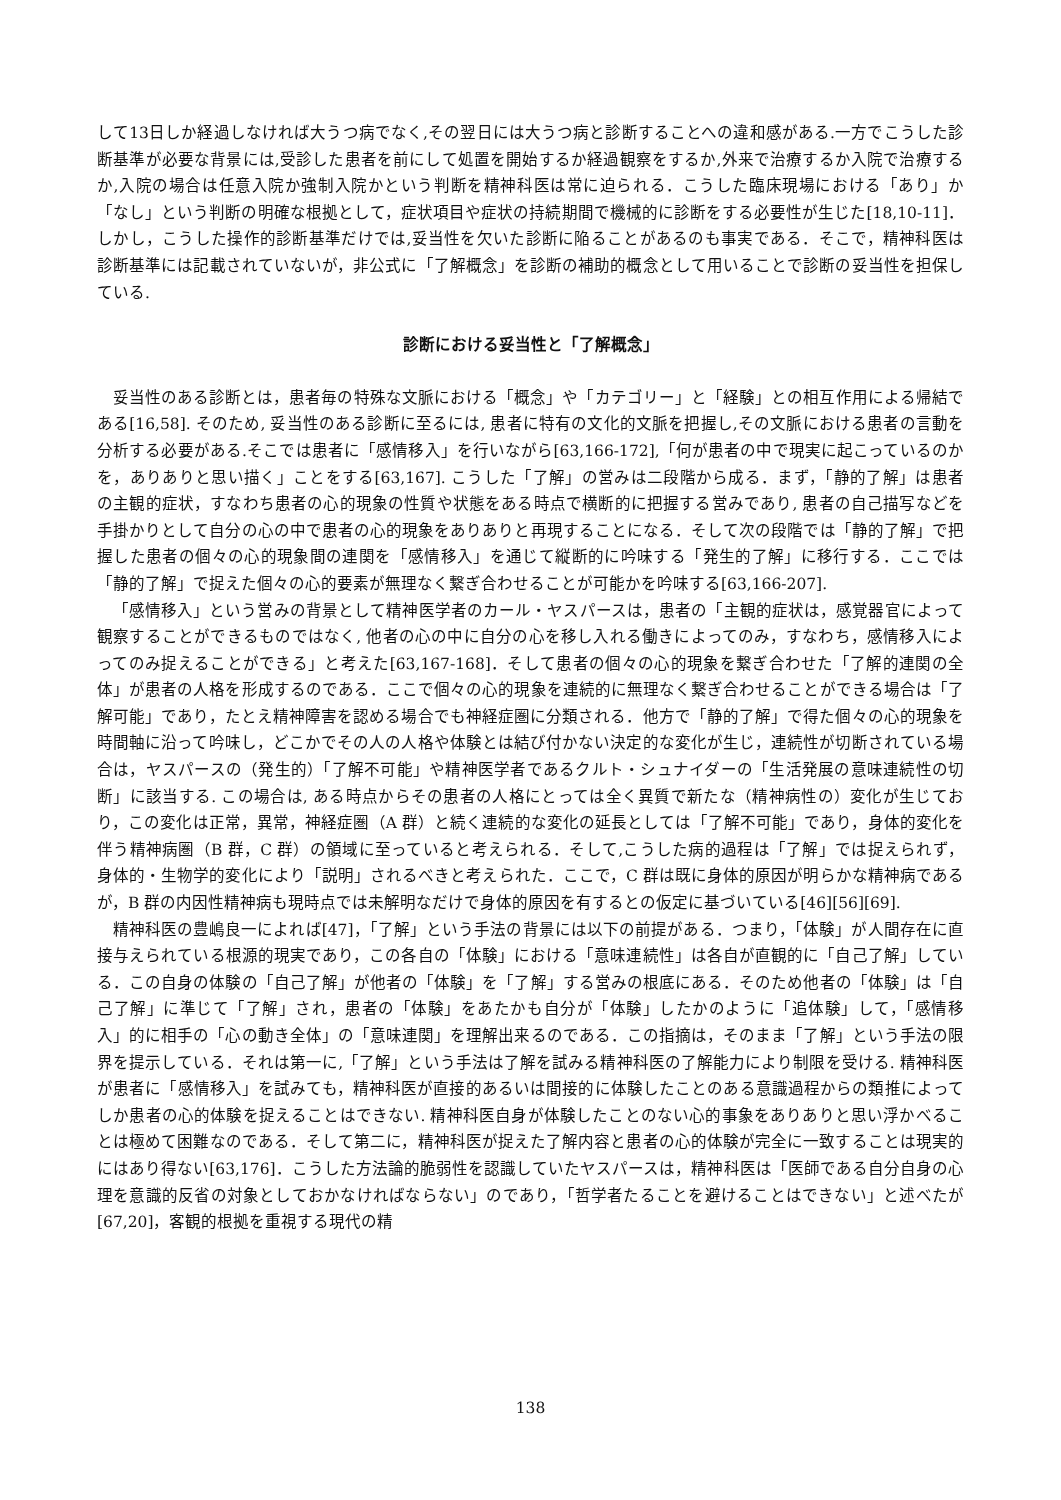して13日しか経過しなければ大うつ病でなく,その翌日には大うつ病と診断することへの違和感がある.一方でこうした診断基準が必要な背景には,受診した患者を前にして処置を開始するか経過観察をするか,外来で治療するか入院で治療するか,入院の場合は任意入院か強制入院かという判断を精神科医は常に迫られる．こうした臨床現場における「あり」か「なし」という判断の明確な根拠として，症状項目や症状の持続期間で機械的に診断をする必要性が生じた[18,10-11]．しかし，こうした操作的診断基準だけでは,妥当性を欠いた診断に陥ることがあるのも事実である．そこで，精神科医は診断基準には記載されていないが，非公式に「了解概念」を診断の補助的概念として用いることで診断の妥当性を担保している.
診断における妥当性と「了解概念」
妥当性のある診断とは，患者毎の特殊な文脈における「概念」や「カテゴリー」と「経験」との相互作用による帰結である[16,58]. そのため, 妥当性のある診断に至るには, 患者に特有の文化的文脈を把握し,その文脈における患者の言動を分析する必要がある.そこでは患者に「感情移入」を行いながら[63,166-172],「何が患者の中で現実に起こっているのかを，ありありと思い描く」ことをする[63,167]. こうした「了解」の営みは二段階から成る．まず，「静的了解」は患者の主観的症状，すなわち患者の心的現象の性質や状態をある時点で横断的に把握する営みであり, 患者の自己描写などを手掛かりとして自分の心の中で患者の心的現象をありありと再現することになる．そして次の段階では「静的了解」で把握した患者の個々の心的現象間の連関を「感情移入」を通じて縦断的に吟味する「発生的了解」に移行する．ここでは「静的了解」で捉えた個々の心的要素が無理なく繋ぎ合わせることが可能かを吟味する[63,166-207].
「感情移入」という営みの背景として精神医学者のカール・ヤスパースは，患者の「主観的症状は，感覚器官によって観察することができるものではなく, 他者の心の中に自分の心を移し入れる働きによってのみ，すなわち，感情移入によってのみ捉えることができる」と考えた[63,167-168]．そして患者の個々の心的現象を繋ぎ合わせた「了解的連関の全体」が患者の人格を形成するのである．ここで個々の心的現象を連続的に無理なく繋ぎ合わせることができる場合は「了解可能」であり，たとえ精神障害を認める場合でも神経症圏に分類される．他方で「静的了解」で得た個々の心的現象を時間軸に沿って吟味し，どこかでその人の人格や体験とは結び付かない決定的な変化が生じ，連続性が切断されている場合は，ヤスパースの（発生的）「了解不可能」や精神医学者であるクルト・シュナイダーの「生活発展の意味連続性の切断」に該当する. この場合は, ある時点からその患者の人格にとっては全く異質で新たな（精神病性の）変化が生じており，この変化は正常，異常，神経症圏（A 群）と続く連続的な変化の延長としては「了解不可能」であり，身体的変化を伴う精神病圏（B 群，C 群）の領域に至っていると考えられる．そして,こうした病的過程は「了解」では捉えられず，身体的・生物学的変化により「説明」されるべきと考えられた．ここで，C 群は既に身体的原因が明らかな精神病であるが，B 群の内因性精神病も現時点では未解明なだけで身体的原因を有するとの仮定に基づいている[46][56][69].
精神科医の豊嶋良一によれば[47]，「了解」という手法の背景には以下の前提がある．つまり，「体験」が人間存在に直接与えられている根源的現実であり，この各自の「体験」における「意味連続性」は各自が直観的に「自己了解」している．この自身の体験の「自己了解」が他者の「体験」を「了解」する営みの根底にある．そのため他者の「体験」は「自己了解」に準じて「了解」され，患者の「体験」をあたかも自分が「体験」したかのように「追体験」して，「感情移入」的に相手の「心の動き全体」の「意味連関」を理解出来るのである．この指摘は，そのまま「了解」という手法の限界を提示している．それは第一に,「了解」という手法は了解を試みる精神科医の了解能力により制限を受ける. 精神科医が患者に「感情移入」を試みても，精神科医が直接的あるいは間接的に体験したことのある意識過程からの類推によってしか患者の心的体験を捉えることはできない. 精神科医自身が体験したことのない心的事象をありありと思い浮かべることは極めて困難なのである．そして第二に，精神科医が捉えた了解内容と患者の心的体験が完全に一致することは現実的にはあり得ない[63,176]．こうした方法論的脆弱性を認識していたヤスパースは，精神科医は「医師である自分自身の心理を意識的反省の対象としておかなければならない」のであり，「哲学者たることを避けることはできない」と述べたが[67,20]，客観的根拠を重視する現代の精
138